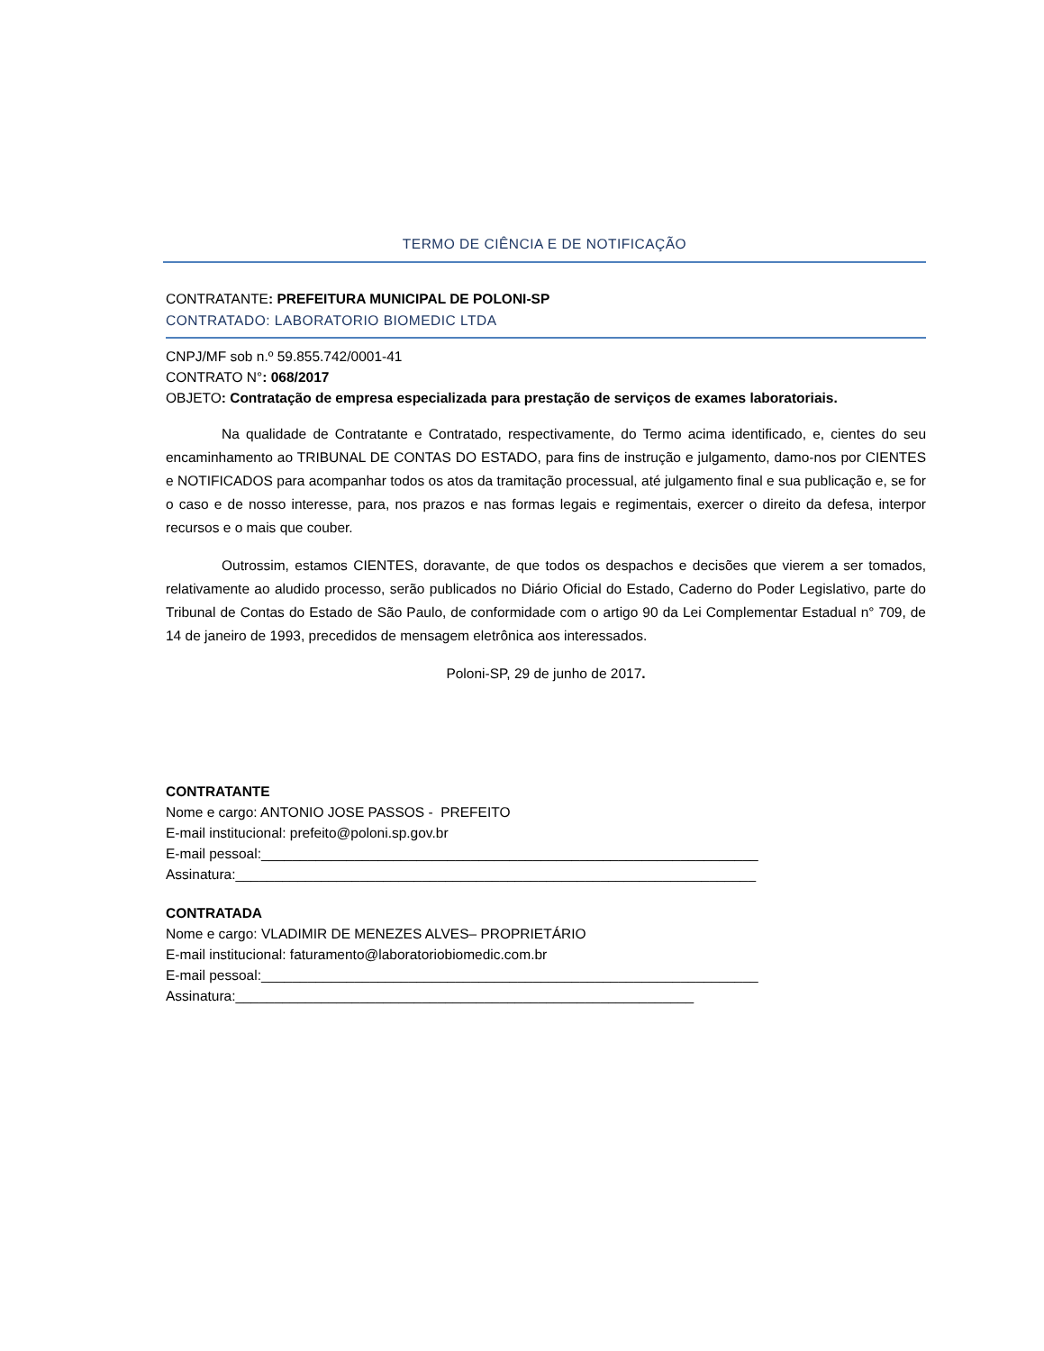TERMO DE CIÊNCIA E DE NOTIFICAÇÃO
CONTRATANTE: PREFEITURA MUNICIPAL DE POLONI-SP
CONTRATADO: LABORATORIO BIOMEDIC LTDA
CNPJ/MF sob n.º 59.855.742/0001-41
CONTRATO N°: 068/2017
OBJETO: Contratação de empresa especializada para prestação de serviços de exames laboratoriais.
Na qualidade de Contratante e Contratado, respectivamente, do Termo acima identificado, e, cientes do seu encaminhamento ao TRIBUNAL DE CONTAS DO ESTADO, para fins de instrução e julgamento, damo-nos por CIENTES e NOTIFICADOS para acompanhar todos os atos da tramitação processual, até julgamento final e sua publicação e, se for o caso e de nosso interesse, para, nos prazos e nas formas legais e regimentais, exercer o direito da defesa, interpor recursos e o mais que couber.
Outrossim, estamos CIENTES, doravante, de que todos os despachos e decisões que vierem a ser tomados, relativamente ao aludido processo, serão publicados no Diário Oficial do Estado, Caderno do Poder Legislativo, parte do Tribunal de Contas do Estado de São Paulo, de conformidade com o artigo 90 da Lei Complementar Estadual n° 709, de 14 de janeiro de 1993, precedidos de mensagem eletrônica aos interessados.
Poloni-SP, 29 de junho de 2017.
CONTRATANTE
Nome e cargo: ANTONIO JOSE PASSOS - PREFEITO
E-mail institucional: prefeito@poloni.sp.gov.br
E-mail pessoal:________________________________________________________________
Assinatura:___________________________________________________________________
CONTRATADA
Nome e cargo: VLADIMIR DE MENEZES ALVES– PROPRIETÁRIO
E-mail institucional: faturamento@laboratoriobiomedic.com.br
E-mail pessoal:________________________________________________________________
Assinatura:___________________________________________________________